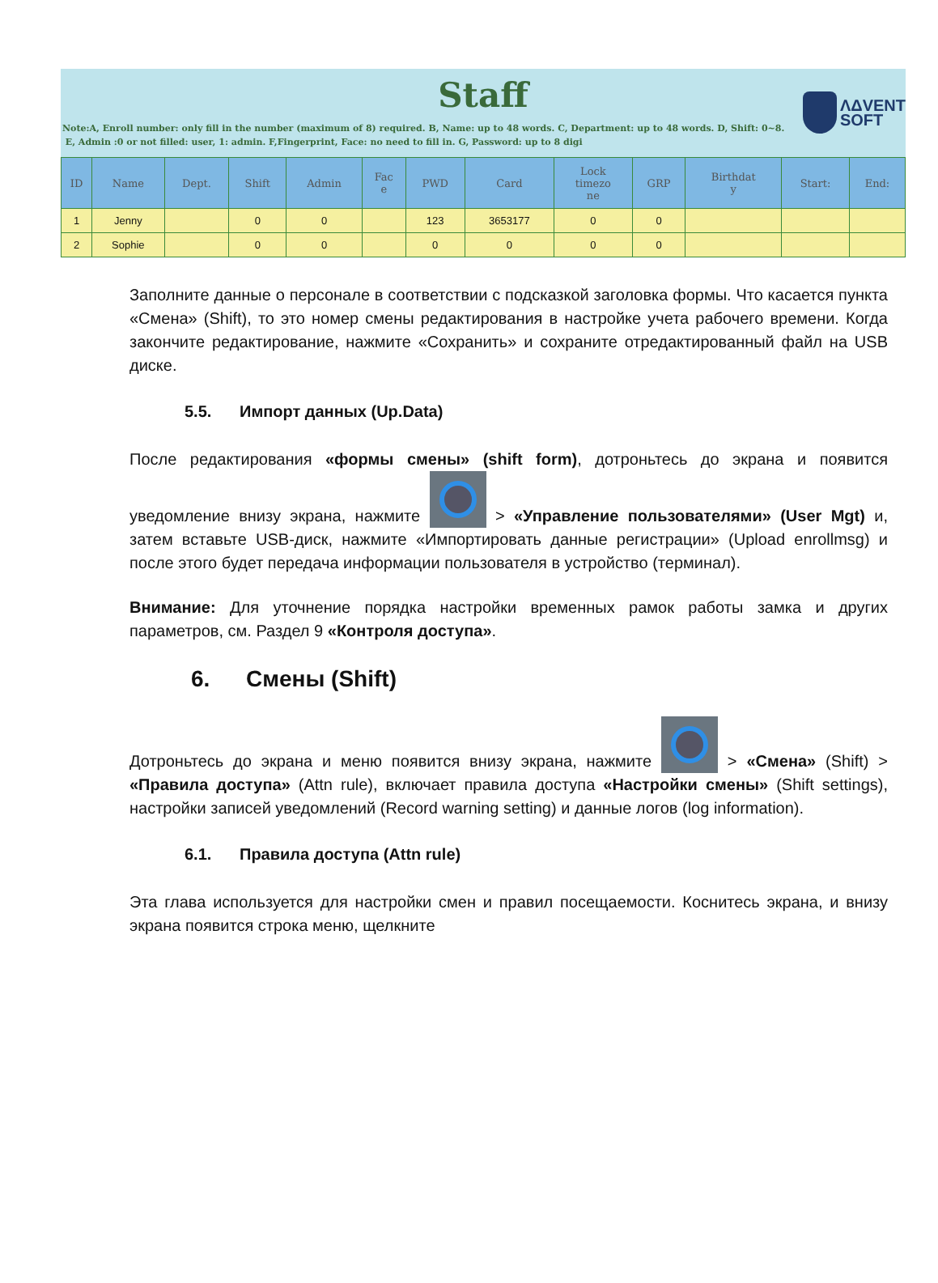ΛΔVENT
SOFT
Staff
Note:A, Enroll number: only fill in the number (maximum of 8) required. B, Name: up to 48 words. C, Department: up to 48 words. D, Shift: 0~8.
E, Admin :0 or not filled: user, 1: admin. F,Fingerprint, Face: no need to fill in. G, Password: up to 8 digi
| ID | Name | Dept. | Shift | Admin | Fac e | PWD | Card | Lock timezo ne | GRP | Birthdat y | Start: | End: |
| --- | --- | --- | --- | --- | --- | --- | --- | --- | --- | --- | --- | --- |
| 1 | Jenny | | 0 | 0 | | 123 | 3653177 | 0 | 0 | | | |
| 2 | Sophie | | 0 | 0 | | 0 | 0 | 0 | 0 | | | |
Заполните данные о персонале в соответствии с подсказкой заголовка формы. Что касается пункта «Смена» (Shift), то это номер смены редактирования в настройке учета рабочего времени. Когда закончите редактирование, нажмите «Сохранить» и сохраните отредактированный файл на USB диске.
5.5. Импорт данных (Up.Data)
После редактирования «формы смены» (shift form), дотроньтесь до экрана и появится уведомление внизу экрана, нажмите > «Управление пользователями» (User Mgt) и, затем вставьте USB-диск, нажмите «Импортировать данные регистрации» (Upload enrollmsg) и после этого будет передача информации пользователя в устройство (терминал).
Внимание: Для уточнение порядка настройки временных рамок работы замка и других параметров, см. Раздел 9 «Контроля доступа».
6. Смены (Shift)
Дотроньтесь до экрана и меню появится внизу экрана, нажмите > «Смена» (Shift) > «Правила доступа» (Attn rule), включает правила доступа «Настройки смены» (Shift settings), настройки записей уведомлений (Record warning setting) и данные логов (log information).
6.1. Правила доступа (Attn rule)
Эта глава используется для настройки смен и правил посещаемости. Коснитесь экрана, и внизу экрана появится строка меню, щелкните